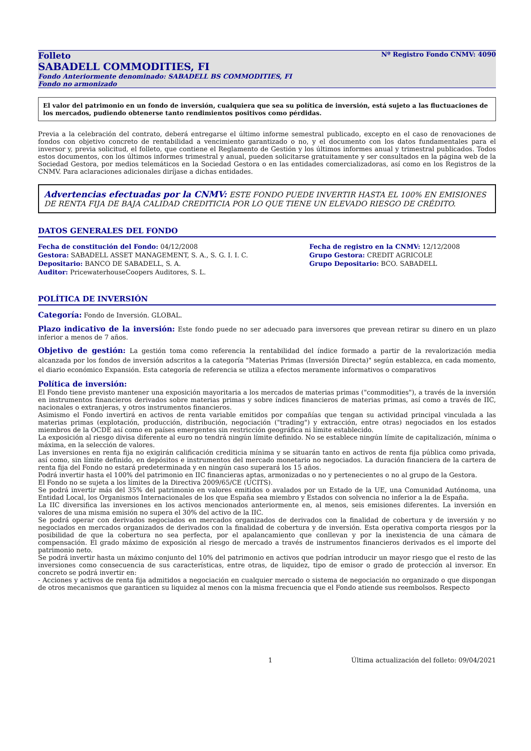Folleto Nº Registro Fondo CNMV: 4090
SABADELL COMMODITIES, FI
Fondo Anteriormente denominado: SABADELL BS COMMODITIES, FI
Fondo no armonizado
El valor del patrimonio en un fondo de inversión, cualquiera que sea su política de inversión, está sujeto a las fluctuaciones de los mercados, pudiendo obtenerse tanto rendimientos positivos como pérdidas.
Previa a la celebración del contrato, deberá entregarse el último informe semestral publicado, excepto en el caso de renovaciones de fondos con objetivo concreto de rentabilidad a vencimiento garantizado o no, y el documento con los datos fundamentales para el inversor y, previa solicitud, el folleto, que contiene el Reglamento de Gestión y los últimos informes anual y trimestral publicados. Todos estos documentos, con los últimos informes trimestral y anual, pueden solicitarse gratuitamente y ser consultados en la página web de la Sociedad Gestora, por medios telemáticos en la Sociedad Gestora o en las entidades comercializadoras, así como en los Registros de la CNMV. Para aclaraciones adicionales diríjase a dichas entidades.
Advertencias efectuadas por la CNMV: ESTE FONDO PUEDE INVERTIR HASTA EL 100% EN EMISIONES DE RENTA FIJA DE BAJA CALIDAD CREDITICIA POR LO QUE TIENE UN ELEVADO RIESGO DE CRÉDITO.
DATOS GENERALES DEL FONDO
Fecha de constitución del Fondo: 04/12/2008
Gestora: SABADELL ASSET MANAGEMENT, S. A., S. G. I. I. C.
Depositario: BANCO DE SABADELL, S. A.
Auditor: PricewaterhouseCoopers Auditores, S. L.
Fecha de registro en la CNMV: 12/12/2008
Grupo Gestora: CREDIT AGRICOLE
Grupo Depositario: BCO. SABADELL
POLÍTICA DE INVERSIÓN
Categoría: Fondo de Inversión. GLOBAL.
Plazo indicativo de la inversión: Este fondo puede no ser adecuado para inversores que prevean retirar su dinero en un plazo inferior a menos de 7 años.
Objetivo de gestión: La gestión toma como referencia la rentabilidad del índice formado a partir de la revalorización media alcanzada por los fondos de inversión adscritos a la categoría "Materias Primas (Inversión Directa)" según establezca, en cada momento, el diario económico Expansión. Esta categoría de referencia se utiliza a efectos meramente informativos o comparativos
Política de inversión:
El Fondo tiene previsto mantener una exposición mayoritaria a los mercados de materias primas ("commodities"), a través de la inversión en instrumentos financieros derivados sobre materias primas y sobre índices financieros de materias primas, así como a través de IIC, nacionales o extranjeras, y otros instrumentos financieros.
Asimismo el Fondo invertirá en activos de renta variable emitidos por compañías que tengan su actividad principal vinculada a las materias primas (explotación, producción, distribución, negociación ("trading") y extracción, entre otras) negociados en los estados miembros de la OCDE así como en países emergentes sin restricción geográfica ni límite establecido.
La exposición al riesgo divisa diferente al euro no tendrá ningún límite definido. No se establece ningún límite de capitalización, mínima o máxima, en la selección de valores.
Las inversiones en renta fija no exigirán calificación crediticia mínima y se situarán tanto en activos de renta fija pública como privada, así como, sin límite definido, en depósitos e instrumentos del mercado monetario no negociados. La duración financiera de la cartera de renta fija del Fondo no estará predeterminada y en ningún caso superará los 15 años.
Podrá invertir hasta el 100% del patrimonio en IIC financieras aptas, armonizadas o no y pertenecientes o no al grupo de la Gestora.
El Fondo no se sujeta a los límites de la Directiva 2009/65/CE (UCITS).
Se podrá invertir más del 35% del patrimonio en valores emitidos o avalados por un Estado de la UE, una Comunidad Autónoma, una Entidad Local, los Organismos Internacionales de los que España sea miembro y Estados con solvencia no inferior a la de España.
La IIC diversifica las inversiones en los activos mencionados anteriormente en, al menos, seis emisiones diferentes. La inversión en valores de una misma emisión no supera el 30% del activo de la IIC.
Se podrá operar con derivados negociados en mercados organizados de derivados con la finalidad de cobertura y de inversión y no negociados en mercados organizados de derivados con la finalidad de cobertura y de inversión. Esta operativa comporta riesgos por la posibilidad de que la cobertura no sea perfecta, por el apalancamiento que conllevan y por la inexistencia de una cámara de compensación. El grado máximo de exposición al riesgo de mercado a través de instrumentos financieros derivados es el importe del patrimonio neto.
Se podrá invertir hasta un máximo conjunto del 10% del patrimonio en activos que podrían introducir un mayor riesgo que el resto de las inversiones como consecuencia de sus características, entre otras, de liquidez, tipo de emisor o grado de protección al inversor. En concreto se podrá invertir en:
- Acciones y activos de renta fija admitidos a negociación en cualquier mercado o sistema de negociación no organizado o que dispongan de otros mecanismos que garanticen su liquidez al menos con la misma frecuencia que el Fondo atiende sus reembolsos. Respecto
1 Última actualización del folleto: 09/04/2021